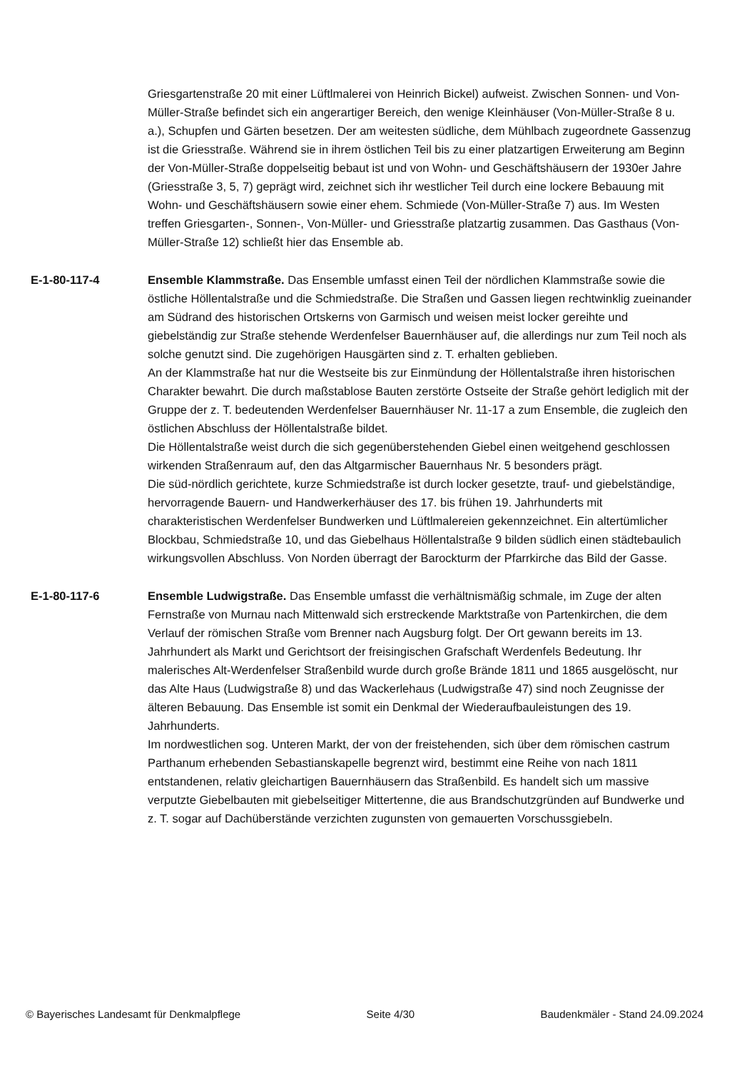Griesgartenstraße 20 mit einer Lüftlmalerei von Heinrich Bickel) aufweist. Zwischen Sonnen- und Von-Müller-Straße befindet sich ein angerartiger Bereich, den wenige Kleinhäuser (Von-Müller-Straße 8 u. a.), Schupfen und Gärten besetzen. Der am weitesten südliche, dem Mühlbach zugeordnete Gassenzug ist die Griesstraße. Während sie in ihrem östlichen Teil bis zu einer platzartigen Erweiterung am Beginn der Von-Müller-Straße doppelseitig bebaut ist und von Wohn- und Geschäftshäusern der 1930er Jahre (Griesstraße 3, 5, 7) geprägt wird, zeichnet sich ihr westlicher Teil durch eine lockere Bebauung mit Wohn- und Geschäftshäusern sowie einer ehem. Schmiede (Von-Müller-Straße 7) aus. Im Westen treffen Griesgarten-, Sonnen-, Von-Müller- und Griesstraße platzartig zusammen. Das Gasthaus (Von-Müller-Straße 12) schließt hier das Ensemble ab.
E-1-80-117-4 Ensemble Klammstraße. Das Ensemble umfasst einen Teil der nördlichen Klammstraße sowie die östliche Höllentalstraße und die Schmiedstraße. Die Straßen und Gassen liegen rechtwinklig zueinander am Südrand des historischen Ortskerns von Garmisch und weisen meist locker gereihte und giebelständig zur Straße stehende Werdenfelser Bauernhäuser auf, die allerdings nur zum Teil noch als solche genutzt sind. Die zugehörigen Hausgärten sind z. T. erhalten geblieben.
An der Klammstraße hat nur die Westseite bis zur Einmündung der Höllentalstraße ihren historischen Charakter bewahrt. Die durch maßstablose Bauten zerstörte Ostseite der Straße gehört lediglich mit der Gruppe der z. T. bedeutenden Werdenfelser Bauernhäuser Nr. 11-17 a zum Ensemble, die zugleich den östlichen Abschluss der Höllentalstraße bildet.
Die Höllentalstraße weist durch die sich gegenüberstehenden Giebel einen weitgehend geschlossen wirkenden Straßenraum auf, den das Altgarmischer Bauernhaus Nr. 5 besonders prägt.
Die süd-nördlich gerichtete, kurze Schmiedstraße ist durch locker gesetzte, trauf- und giebelständige, hervorragende Bauern- und Handwerkerhäuser des 17. bis frühen 19. Jahrhunderts mit charakteristischen Werdenfelser Bundwerken und Lüftlmalereien gekennzeichnet. Ein altertümlicher Blockbau, Schmiedstraße 10, und das Giebelhaus Höllentalstraße 9 bilden südlich einen städtebaulich wirkungsvollen Abschluss. Von Norden überragt der Barockturm der Pfarrkirche das Bild der Gasse.
E-1-80-117-6 Ensemble Ludwigstraße. Das Ensemble umfasst die verhältnismäßig schmale, im Zuge der alten Fernstraße von Murnau nach Mittenwald sich erstreckende Marktstraße von Partenkirchen, die dem Verlauf der römischen Straße vom Brenner nach Augsburg folgt. Der Ort gewann bereits im 13. Jahrhundert als Markt und Gerichtsort der freisingischen Grafschaft Werdenfels Bedeutung. Ihr malerisches Alt-Werdenfelser Straßenbild wurde durch große Brände 1811 und 1865 ausgelöscht, nur das Alte Haus (Ludwigstraße 8) und das Wackerlehaus (Ludwigstraße 47) sind noch Zeugnisse der älteren Bebauung. Das Ensemble ist somit ein Denkmal der Wiederaufbauleistungen des 19. Jahrhunderts.
Im nordwestlichen sog. Unteren Markt, der von der freistehenden, sich über dem römischen castrum Parthanum erhebenden Sebastianskapelle begrenzt wird, bestimmt eine Reihe von nach 1811 entstandenen, relativ gleichartigen Bauernhäusern das Straßenbild. Es handelt sich um massive verputzte Giebelbauten mit giebelseitiger Mittertenne, die aus Brandschutzgründen auf Bundwerke und z. T. sogar auf Dachüberstände verzichten zugunsten von gemauerten Vorschussgiebeln.
© Bayerisches Landesamt für Denkmalpflege Seite 4/30 Baudenkmäler - Stand 24.09.2024